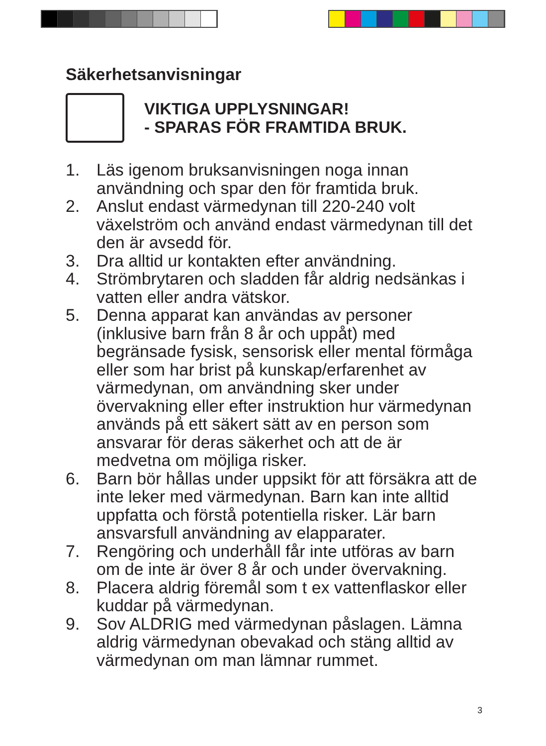Säkerhetsanvisningar
VIKTIGA UPPLYSNINGAR!
- SPARAS FÖR FRAMTIDA BRUK.
1. Läs igenom bruksanvisningen noga innan användning och spar den för framtida bruk.
2. Anslut endast värmedynan till 220-240 volt växelström och använd endast värmedynan till det den är avsedd för.
3. Dra alltid ur kontakten efter användning.
4. Strömbrytaren och sladden får aldrig nedsänkas i vatten eller andra vätskor.
5. Denna apparat kan användas av personer (inklusive barn från 8 år och uppåt) med begränsade fysisk, sensorisk eller mental förmåga eller som har brist på kunskap/erfarenhet av värmedynan, om användning sker under övervakning eller efter instruktion hur värmedynan används på ett säkert sätt av en person som ansvarar för deras säkerhet och att de är medvetna om möjliga risker.
6. Barn bör hållas under uppsikt för att försäkra att de inte leker med värmedynan. Barn kan inte alltid uppfatta och förstå potentiella risker. Lär barn ansvarsfull användning av elapparater.
7. Rengöring och underhåll får inte utföras av barn om de inte är över 8 år och under övervakning.
8. Placera aldrig föremål som t ex vattenflaskor eller kuddar på värmedynan.
9. Sov ALDRIG med värmedynan påslagen. Lämna aldrig värmedynan obevakad och stäng alltid av värmedynan om man lämnar rummet.
3